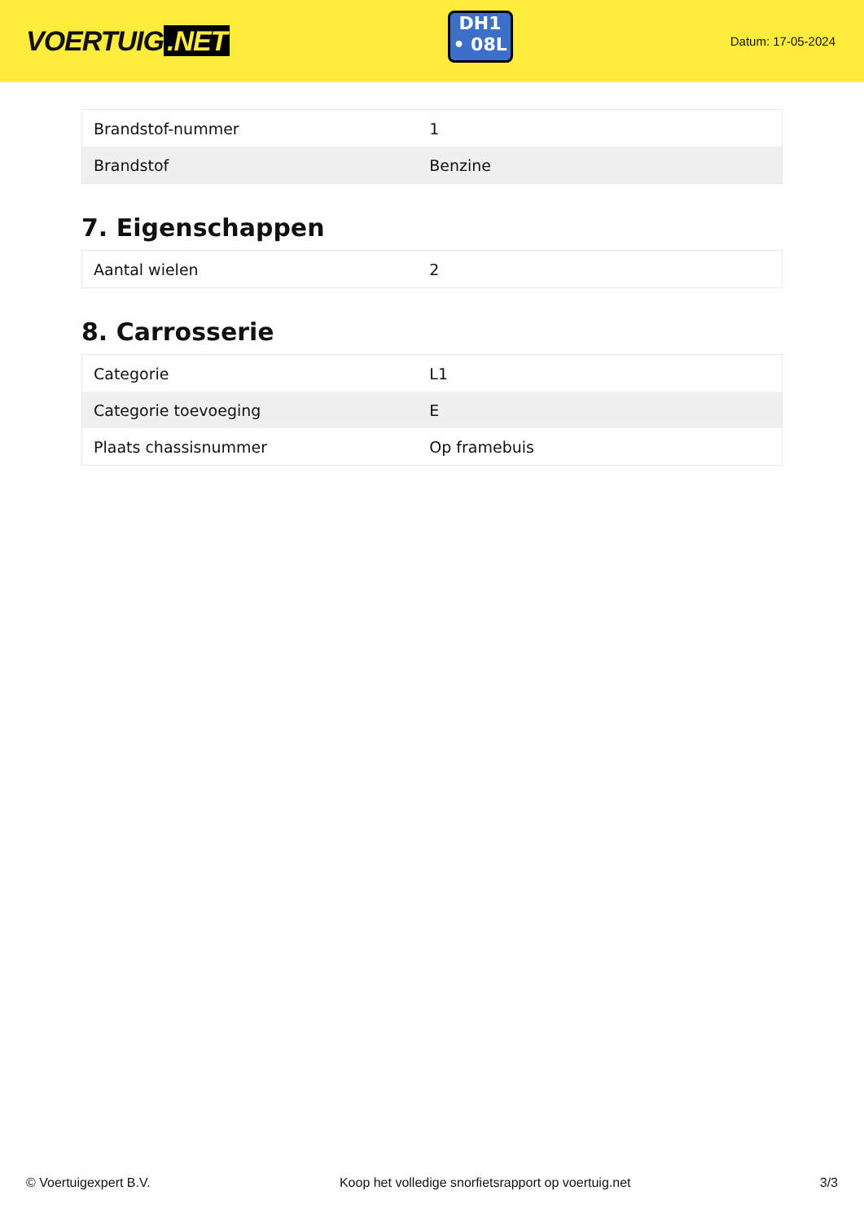VOERTUIG.NET
DH1
• 08L
Datum: 17-05-2024
| Brandstof-nummer | 1 |
| Brandstof | Benzine |
7. Eigenschappen
| Aantal wielen | 2 |
8. Carrosserie
| Categorie | L1 |
| Categorie toevoeging | E |
| Plaats chassisnummer | Op framebuis |
© Voertuigexpert B.V. Koop het volledige snorfietsrapport op voertuig.net 3/3